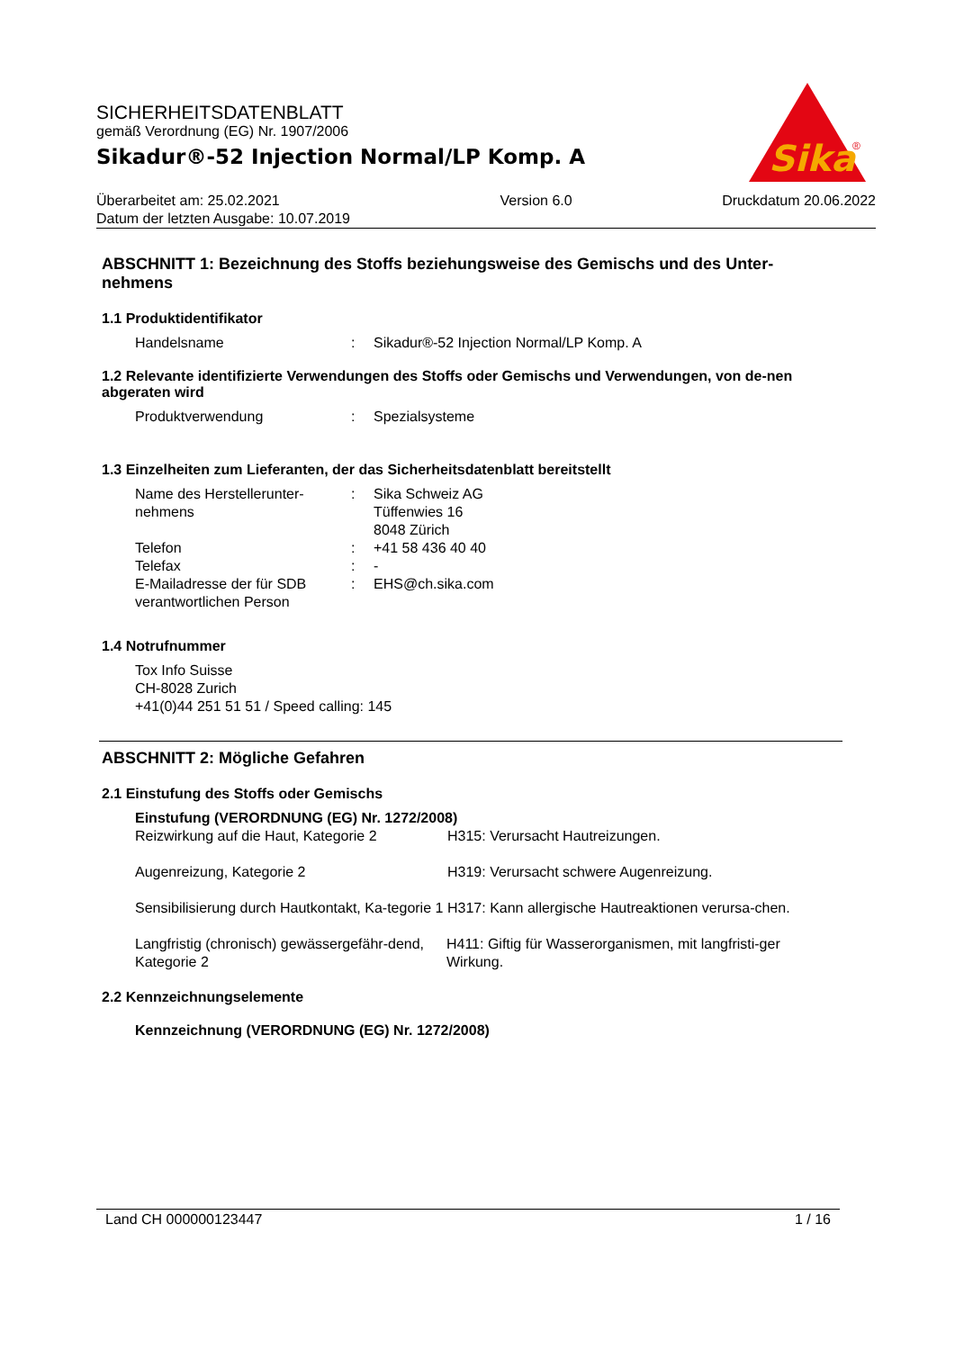SICHERHEITSDATENBLATT
gemäß Verordnung (EG) Nr. 1907/2006
Sikadur®-52 Injection Normal/LP Komp. A
Sika
®
Überarbeitet am: 25.02.2021
Datum der letzten Ausgabe: 10.07.2019
Version 6.0 Druckdatum 20.06.2022
ABSCHNITT 1: Bezeichnung des Stoffs beziehungsweise des Gemischs und des Unter-nehmens
1.1 Produktidentifikator
Handelsname : Sikadur®-52 Injection Normal/LP Komp. A
1.2 Relevante identifizierte Verwendungen des Stoffs oder Gemischs und Verwendungen, von de-nen abgeraten wird
Produktverwendung : Spezialsysteme
1.3 Einzelheiten zum Lieferanten, der das Sicherheitsdatenblatt bereitstellt
Name des Herstellerunter-nehmens
: Sika Schweiz AG
Tüffenwies 16
8048 Zürich
Telefon : +41 58 436 40 40
Telefax : -
E-Mailadresse der für SDB verantwortlichen Person
: EHS@ch.sika.com
1.4 Notrufnummer
Tox Info Suisse
CH-8028 Zurich
+41(0)44 251 51 51 / Speed calling: 145
ABSCHNITT 2: Mögliche Gefahren
2.1 Einstufung des Stoffs oder Gemischs
Einstufung (VERORDNUNG (EG) Nr. 1272/2008)
Reizwirkung auf die Haut, Kategorie 2
H315: Verursacht Hautreizungen.
Augenreizung, Kategorie 2 H319: Verursacht schwere Augenreizung.
Sensibilisierung durch Hautkontakt, Ka-tegorie 1
H317: Kann allergische Hautreaktionen verursa-chen.
Langfristig (chronisch) gewässergefähr-dend, Kategorie 2
H411: Giftig für Wasserorganismen, mit langfristi-ger Wirkung.
2.2 Kennzeichnungselemente
Kennzeichnung (VERORDNUNG (EG) Nr. 1272/2008)
Land CH 000000123447 1 / 16